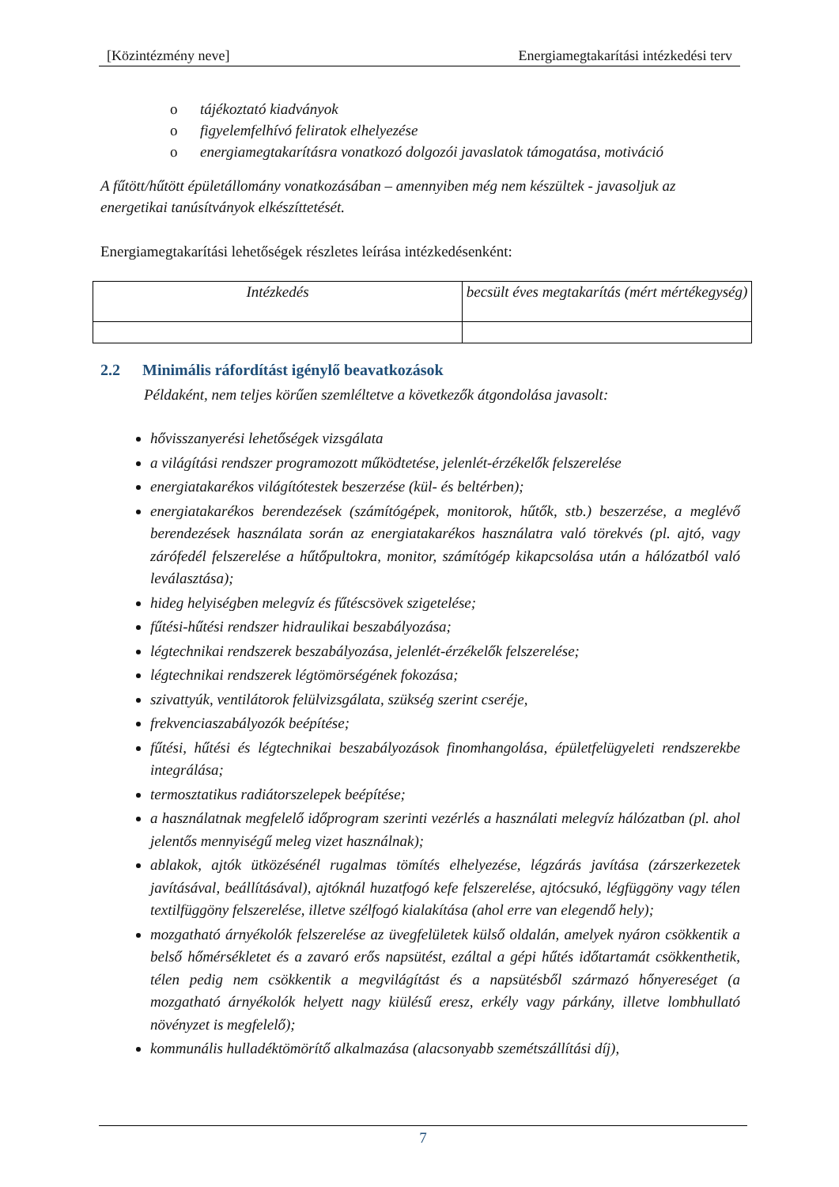[Közintézmény neve] Energiamegtakarítási intézkedési terv
o tájékoztató kiadványok
o figyelemfelhívó feliratok elhelyezése
o energiamegtakarításra vonatkozó dolgozói javaslatok támogatása, motiváció
A fűtött/hűtött épületállomány vonatkozásában – amennyiben még nem készültek - javasoljuk az energetikai tanúsítványok elkészíttetését.
Energiamegtakarítási lehetőségek részletes leírása intézkedésenként:
| Intézkedés | becsült éves megtakarítás (mért mértékegység) |
2.2 Minimális ráfordítást igénylő beavatkozások
Példaként, nem teljes körűen szemléltetve a következők átgondolása javasolt:
hővisszanyerési lehetőségek vizsgálata
a világítási rendszer programozott működtetése, jelenlét-érzékelők felszerelése
energiatakarékos világítótestek beszerzése (kül- és beltérben);
energiatakarékos berendezések (számítógépek, monitorok, hűtők, stb.) beszerzése, a meglévő berendezések használata során az energiatakarékos használatra való törekvés (pl. ajtó, vagy zárófedél felszerelése a hűtőpultokra, monitor, számítógép kikapcsolása után a hálózatból való leválasztása);
hideg helyiségben melegvíz és fűtéscsövek szigetelése;
fűtési-hűtési rendszer hidraulikai beszabályozása;
légtechnikai rendszerek beszabályozása, jelenlét-érzékelők felszerelése;
légtechnikai rendszerek légtömörségének fokozása;
szivattyúk, ventilátorok felülvizsgálata, szükség szerint cseréje,
frekvenciaszabályozók beépítése;
fűtési, hűtési és légtechnikai beszabályozások finomhangolása, épületfelügyeleti rendszerekbe integrálása;
termosztatikus radiátorszelepek beépítése;
a használatnak megfelelő időprogram szerinti vezérlés a használati melegvíz hálózatban (pl. ahol jelentős mennyiségű meleg vizet használnak);
ablakok, ajtók ütközésénél rugalmas tömítés elhelyezése, légzárás javítása (zárszerkezetek javításával, beállításával), ajtóknál huzatfogó kefe felszerelése, ajtócsukó, légfüggöny vagy télen textilfüggöny felszerelése, illetve szélfogó kialakítása (ahol erre van elegendő hely);
mozgatható árnyékolók felszerelése az üvegfelületek külső oldalán, amelyek nyáron csökkentik a belső hőmérsékletet és a zavaró erős napsütést, ezáltal a gépi hűtés időtartamát csökkenthetik, télen pedig nem csökkentik a megvilágítást és a napsütésből származó hőnyereséget (a mozgatható árnyékolók helyett nagy kiülésű eresz, erkély vagy párkány, illetve lombhullató növényzet is megfelelő);
kommunális hulladéktömörítő alkalmazása (alacsonyabb szemétszállítási díj),
7